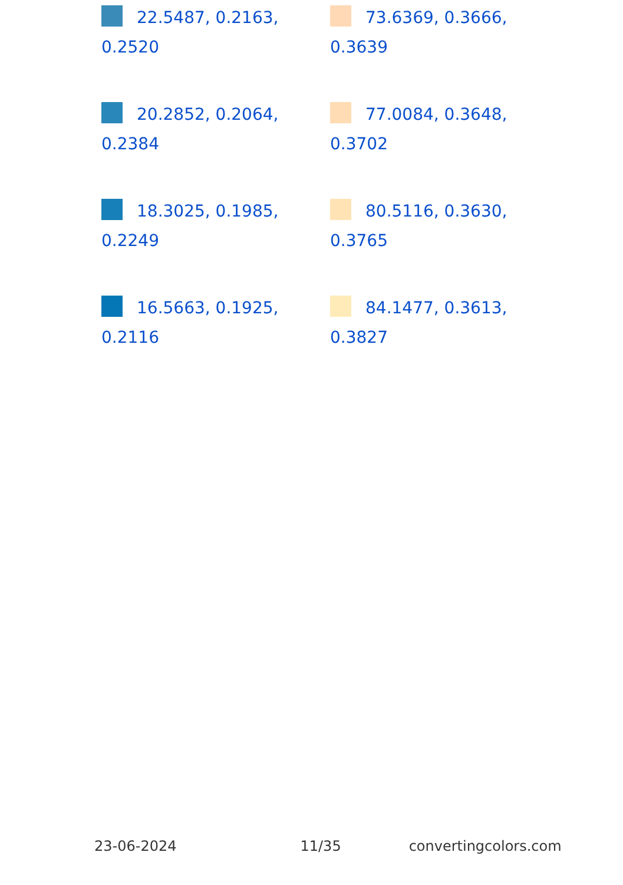22.5487, 0.2163, 0.2520
73.6369, 0.3666, 0.3639
20.2852, 0.2064, 0.2384
77.0084, 0.3648, 0.3702
18.3025, 0.1985, 0.2249
80.5116, 0.3630, 0.3765
16.5663, 0.1925, 0.2116
84.1477, 0.3613, 0.3827
23-06-2024 11/35 convertingcolors.com